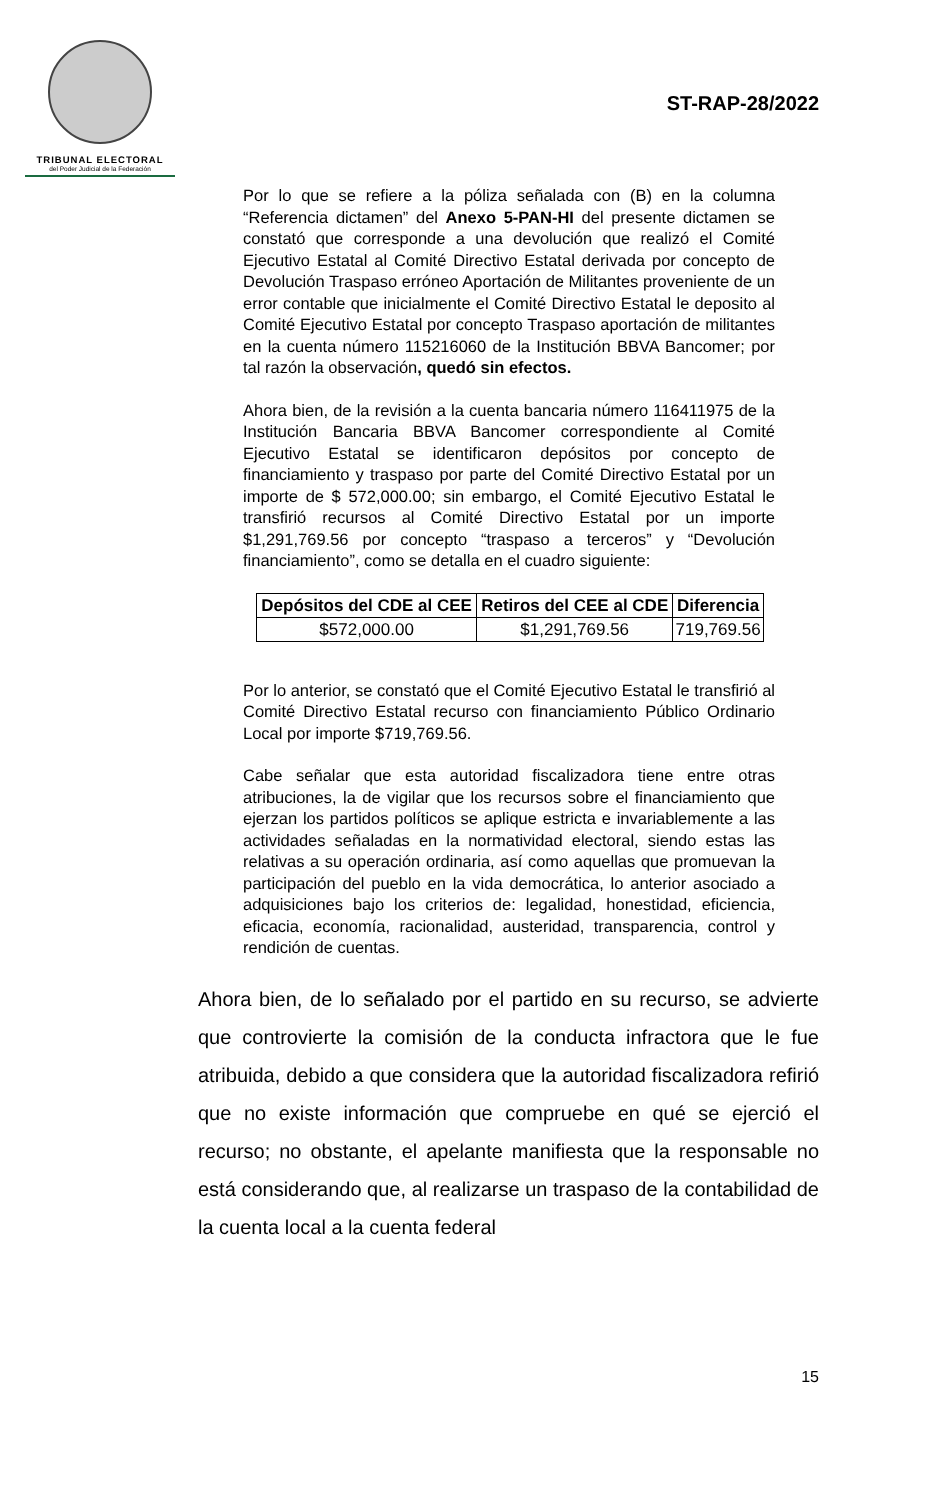TRIBUNAL ELECTORAL
del Poder Judicial de la Federación
ST-RAP-28/2022
Por lo que se refiere a la póliza señalada con (B) en la columna “Referencia dictamen” del Anexo 5-PAN-HI del presente dictamen se constató que corresponde a una devolución que realizó el Comité Ejecutivo Estatal al Comité Directivo Estatal derivada por concepto de Devolución Traspaso erróneo Aportación de Militantes proveniente de un error contable que inicialmente el Comité Directivo Estatal le deposito al Comité Ejecutivo Estatal por concepto Traspaso aportación de militantes en la cuenta número 115216060 de la Institución BBVA Bancomer; por tal razón la observación, quedó sin efectos.
Ahora bien, de la revisión a la cuenta bancaria número 116411975 de la Institución Bancaria BBVA Bancomer correspondiente al Comité Ejecutivo Estatal se identificaron depósitos por concepto de financiamiento y traspaso por parte del Comité Directivo Estatal por un importe de $ 572,000.00; sin embargo, el Comité Ejecutivo Estatal le transfirió recursos al Comité Directivo Estatal por un importe $1,291,769.56 por concepto “traspaso a terceros” y “Devolución financiamiento”, como se detalla en el cuadro siguiente:
| Depósitos del CDE al CEE | Retiros del CEE al CDE | Diferencia |
| --- | --- | --- |
| $572,000.00 | $1,291,769.56 | 719,769.56 |
Por lo anterior, se constató que el Comité Ejecutivo Estatal le transfirió al Comité Directivo Estatal recurso con financiamiento Público Ordinario Local por importe $719,769.56.
Cabe señalar que esta autoridad fiscalizadora tiene entre otras atribuciones, la de vigilar que los recursos sobre el financiamiento que ejerzan los partidos políticos se aplique estricta e invariablemente a las actividades señaladas en la normatividad electoral, siendo estas las relativas a su operación ordinaria, así como aquellas que promuevan la participación del pueblo en la vida democrática, lo anterior asociado a adquisiciones bajo los criterios de: legalidad, honestidad, eficiencia, eficacia, economía, racionalidad, austeridad, transparencia, control y rendición de cuentas.
Ahora bien, de lo señalado por el partido en su recurso, se advierte que controvierte la comisión de la conducta infractora que le fue atribuida, debido a que considera que la autoridad fiscalizadora refirió que no existe información que compruebe en qué se ejerció el recurso; no obstante, el apelante manifiesta que la responsable no está considerando que, al realizarse un traspaso de la contabilidad de la cuenta local a la cuenta federal
15